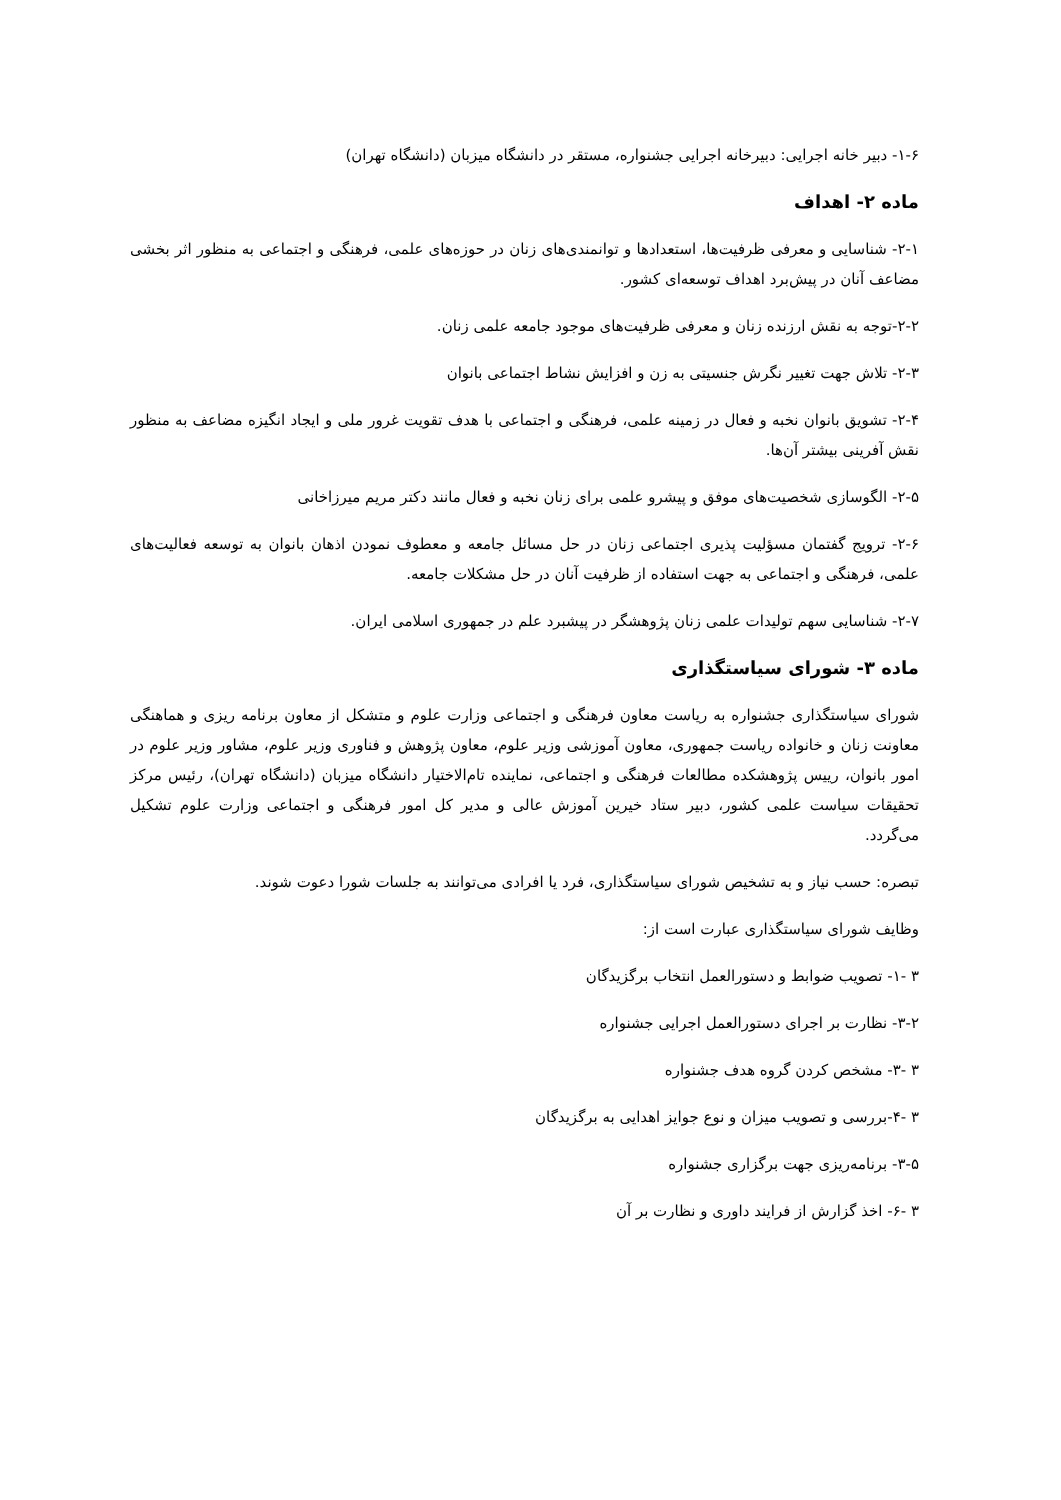۱-۶- دبیر خانه اجرایی: دبیرخانه اجرایی جشنواره، مستقر در دانشگاه میزبان (دانشگاه تهران)
ماده ۲- اهداف
۲-۱- شناسایی و معرفی ظرفیت‌ها، استعدادها و توانمندی‌های زنان در حوزه‌های علمی، فرهنگی و اجتماعی به منظور اثر بخشی مضاعف آنان در پیش‌برد اهداف توسعه‌ای کشور.
۲-۲-توجه به نقش ارزنده زنان و معرفی ظرفیت‌های موجود جامعه علمی زنان.
۲-۳- تلاش جهت تغییر نگرش جنسیتی به زن و افزایش نشاط اجتماعی بانوان
۲-۴- تشویق بانوان نخبه و فعال در زمینه علمی، فرهنگی و اجتماعی با هدف تقویت غرور ملی و ایجاد انگیزه مضاعف به منظور نقش آفرینی بیشتر آن‌ها.
۲-۵- الگوسازی شخصیت‌های موفق و پیشرو علمی برای زنان نخبه و فعال مانند دکتر مریم میرزاخانی
۲-۶- ترویج گفتمان مسؤلیت پذیری اجتماعی زنان در حل مسائل جامعه و معطوف نمودن اذهان بانوان به توسعه فعالیت‌های علمی، فرهنگی و اجتماعی به جهت استفاده از ظرفیت آنان در حل مشکلات جامعه.
۲-۷- شناسایی سهم تولیدات علمی زنان پژوهشگر در پیشبرد علم در جمهوری اسلامی ایران.
ماده ۳- شورای سیاستگذاری
شورای سیاستگذاری جشنواره به ریاست معاون فرهنگی و اجتماعی وزارت علوم و متشکل از معاون برنامه ریزی و هماهنگی معاونت زنان و خانواده ریاست جمهوری، معاون آموزشی وزیر علوم، معاون پژوهش و فناوری وزیر علوم، مشاور وزیر علوم در امور بانوان، رییس پژوهشکده مطالعات فرهنگی و اجتماعی، نماینده تام‌الاختیار دانشگاه میزبان (دانشگاه تهران)، رئیس مرکز تحقیقات سیاست علمی کشور، دبیر ستاد خیرین آموزش عالی و مدیر کل امور فرهنگی و اجتماعی وزارت علوم تشکیل می‌گردد.
تبصره: حسب نیاز و به تشخیص شورای سیاستگذاری، فرد یا افرادی می‌توانند به جلسات شورا دعوت شوند.
وظایف شورای سیاستگذاری عبارت است از:
۳ -۱- تصویب ضوابط و دستورالعمل انتخاب برگزیدگان
۳-۲- نظارت بر اجرای دستورالعمل اجرایی جشنواره
۳ -۳- مشخص کردن گروه هدف جشنواره
۳ -۴-بررسی و تصویب میزان و نوع جوایز اهدایی به برگزیدگان
۳-۵- برنامه‌ریزی جهت برگزاری جشنواره
۳ -۶- اخذ گزارش از فرایند داوری و نظارت بر آن